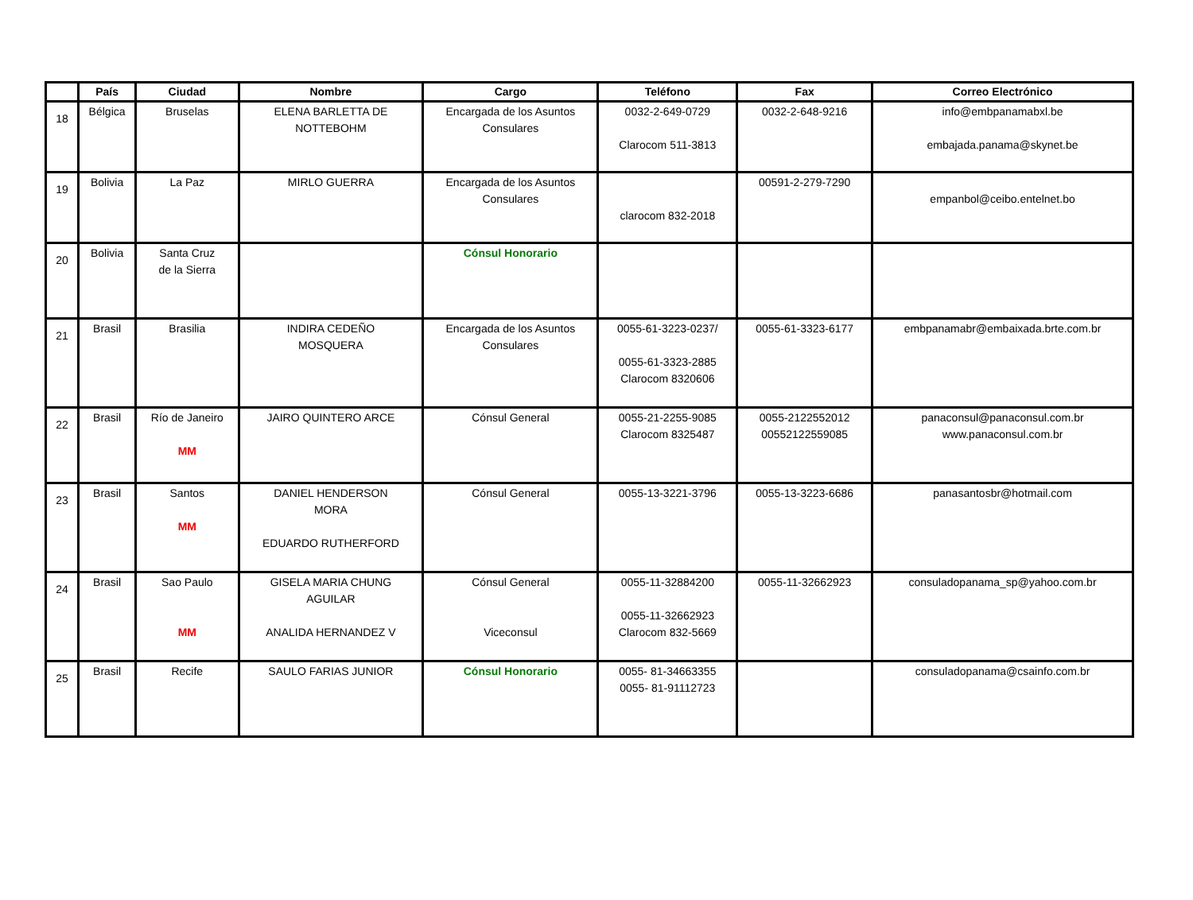| | País | Ciudad | Nombre | Cargo | Teléfono | Fax | Correo Electrónico |
| --- | --- | --- | --- | --- | --- | --- | --- |
| 18 | Bélgica | Bruselas | ELENA BARLETTA DE NOTTEBOHM | Encargada de los Asuntos Consulares | 0032-2-649-0729 Clarocom 511-3813 | 0032-2-648-9216 | info@embpanamabxl.be embajada.panama@skynet.be |
| 19 | Bolivia | La Paz | MIRLO GUERRA | Encargada de los Asuntos Consulares | clarocom 832-2018 | 00591-2-279-7290 | empanbol@ceibo.entelnet.bo |
| 20 | Bolivia | Santa Cruz de la Sierra | | Cónsul Honorario | | | |
| 21 | Brasil | Brasilia | INDIRA CEDEÑO MOSQUERA | Encargada de los Asuntos Consulares | 0055-61-3223-0237/ 0055-61-3323-2885 Clarocom 8320606 | 0055-61-3323-6177 | embpanamabr@embaixada.brte.com.br |
| 22 | Brasil | Río de Janeiro MM | JAIRO QUINTERO ARCE | Cónsul General | 0055-21-2255-9085 Clarocom 8325487 | 0055-2122552012 00552122559085 | panaconsul@panaconsul.com.br www.panaconsul.com.br |
| 23 | Brasil | Santos MM | DANIEL HENDERSON MORA EDUARDO RUTHERFORD | Cónsul General | 0055-13-3221-3796 | 0055-13-3223-6686 | panasantosbr@hotmail.com |
| 24 | Brasil | Sao Paulo MM | GISELA MARIA CHUNG AGUILAR ANALIDA HERNANDEZ V | Cónsul General Viceconsul | 0055-11-32884200 0055-11-32662923 Clarocom 832-5669 | 0055-11-32662923 | consuladopanama_sp@yahoo.com.br |
| 25 | Brasil | Recife | SAULO FARIAS JUNIOR | Cónsul Honorario | 0055- 81-34663355 0055- 81-91112723 | | consuladopanama@csainfo.com.br |